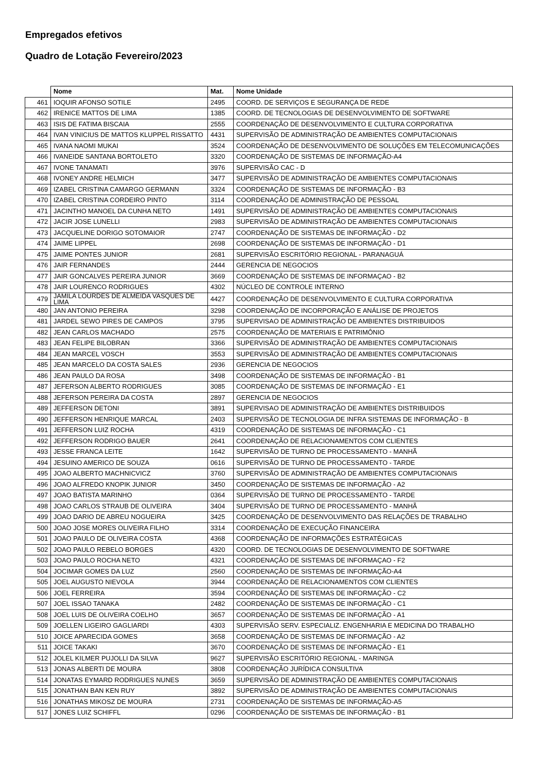Empregados efetivos
Quadro de Lotação Fevereiro/2023
| | Nome | Mat. | Nome Unidade |
| --- | --- | --- | --- |
| 461 | IOQUIR AFONSO SOTILE | 2495 | COORD. DE SERVIÇOS E SEGURANÇA DE REDE |
| 462 | IRENICE MATTOS DE LIMA | 1385 | COORD. DE TECNOLOGIAS DE DESENVOLVIMENTO DE SOFTWARE |
| 463 | ISIS DE FATIMA BISCAIA | 2555 | COORDENAÇÃO DE DESENVOLVIMENTO E CULTURA CORPORATIVA |
| 464 | IVAN VINICIUS DE MATTOS KLUPPEL RISSATTO | 4431 | SUPERVISÃO DE ADMINISTRAÇÃO DE AMBIENTES COMPUTACIONAIS |
| 465 | IVANA NAOMI MUKAI | 3524 | COORDENAÇÃO DE DESENVOLVIMENTO DE SOLUÇÕES EM TELECOMUNICAÇÕES |
| 466 | IVANEIDE SANTANA BORTOLETO | 3320 | COORDENAÇÃO DE SISTEMAS DE INFORMAÇÃO-A4 |
| 467 | IVONE TANAMATI | 3976 | SUPERVISÃO CAC - D |
| 468 | IVONEY ANDRE HELMICH | 3477 | SUPERVISÃO DE ADMINISTRAÇÃO DE AMBIENTES COMPUTACIONAIS |
| 469 | IZABEL CRISTINA CAMARGO GERMANN | 3324 | COORDENAÇÃO DE SISTEMAS DE INFORMAÇÃO - B3 |
| 470 | IZABEL CRISTINA CORDEIRO PINTO | 3114 | COORDENAÇÃO DE ADMINISTRAÇÃO DE PESSOAL |
| 471 | JACINTHO MANOEL DA CUNHA NETO | 1491 | SUPERVISÃO DE ADMINISTRAÇÃO DE AMBIENTES COMPUTACIONAIS |
| 472 | JACIR JOSE LUNELLI | 2983 | SUPERVISÃO DE ADMINISTRAÇÃO DE AMBIENTES COMPUTACIONAIS |
| 473 | JACQUELINE DORIGO SOTOMAIOR | 2747 | COORDENAÇÃO DE SISTEMAS DE INFORMAÇÃO - D2 |
| 474 | JAIME LIPPEL | 2698 | COORDENAÇÃO DE SISTEMAS DE INFORMAÇÃO - D1 |
| 475 | JAIME PONTES JUNIOR | 2681 | SUPERVISÃO ESCRITÓRIO REGIONAL - PARANAGUÁ |
| 476 | JAIR FERNANDES | 2444 | GERENCIA DE NEGOCIOS |
| 477 | JAIR GONCALVES PEREIRA JUNIOR | 3669 | COORDENAÇÃO DE SISTEMAS DE INFORMAÇAO - B2 |
| 478 | JAIR LOURENCO RODRIGUES | 4302 | NÚCLEO DE CONTROLE INTERNO |
| 479 | JAMILA LOURDES DE ALMEIDA VASQUES DE LIMA | 4427 | COORDENAÇÃO DE DESENVOLVIMENTO E CULTURA CORPORATIVA |
| 480 | JAN ANTONIO PEREIRA | 3298 | COORDENAÇÃO DE INCORPORAÇÃO E ANÁLISE DE PROJETOS |
| 481 | JARDEL SEWO PIRES DE CAMPOS | 3795 | SUPERVISAO DE ADMINISTRAÇÃO DE AMBIENTES DISTRIBUIDOS |
| 482 | JEAN CARLOS MACHADO | 2575 | COORDENAÇÃO DE MATERIAIS E PATRIMÔNIO |
| 483 | JEAN FELIPE BILOBRAN | 3366 | SUPERVISÃO DE ADMINISTRAÇÃO DE AMBIENTES COMPUTACIONAIS |
| 484 | JEAN MARCEL VOSCH | 3553 | SUPERVISÃO DE ADMINISTRAÇÃO DE AMBIENTES COMPUTACIONAIS |
| 485 | JEAN MARCELO DA COSTA SALES | 2936 | GERENCIA DE NEGOCIOS |
| 486 | JEAN PAULO DA ROSA | 3498 | COORDENAÇÃO DE SISTEMAS DE INFORMAÇÃO - B1 |
| 487 | JEFERSON ALBERTO RODRIGUES | 3085 | COORDENAÇÃO DE SISTEMAS DE INFORMAÇÃO - E1 |
| 488 | JEFERSON PEREIRA DA COSTA | 2897 | GERENCIA DE NEGOCIOS |
| 489 | JEFFERSON DETONI | 3891 | SUPERVISAO DE ADMINISTRAÇÃO DE AMBIENTES DISTRIBUIDOS |
| 490 | JEFFERSON HENRIQUE MARCAL | 2403 | SUPERVISÃO DE TECNOLOGIA DE INFRA SISTEMAS DE INFORMAÇÃO - B |
| 491 | JEFFERSON LUIZ ROCHA | 4319 | COORDENAÇÃO DE SISTEMAS DE INFORMAÇÃO - C1 |
| 492 | JEFFERSON RODRIGO BAUER | 2641 | COORDENAÇÃO DE RELACIONAMENTOS COM CLIENTES |
| 493 | JESSE FRANCA LEITE | 1642 | SUPERVISÃO DE TURNO DE PROCESSAMENTO - MANHÃ |
| 494 | JESUINO AMERICO DE SOUZA | 0616 | SUPERVISÃO DE TURNO DE PROCESSAMENTO - TARDE |
| 495 | JOAO ALBERTO MACHNICVICZ | 3760 | SUPERVISÃO DE ADMINISTRAÇÃO DE AMBIENTES COMPUTACIONAIS |
| 496 | JOAO ALFREDO KNOPIK JUNIOR | 3450 | COORDENAÇÃO DE SISTEMAS DE INFORMAÇÃO - A2 |
| 497 | JOAO BATISTA MARINHO | 0364 | SUPERVISÃO DE TURNO DE PROCESSAMENTO - TARDE |
| 498 | JOAO CARLOS STRAUB DE OLIVEIRA | 3404 | SUPERVISÃO DE TURNO DE PROCESSAMENTO - MANHÃ |
| 499 | JOAO DARIO DE ABREU NOGUEIRA | 3425 | COORDENAÇÃO DE DESENVOLVIMENTO DAS RELAÇÕES DE TRABALHO |
| 500 | JOAO JOSE MORES OLIVEIRA FILHO | 3314 | COORDENAÇÃO DE EXECUÇÃO FINANCEIRA |
| 501 | JOAO PAULO DE OLIVEIRA COSTA | 4368 | COORDENAÇÃO DE INFORMAÇÕES ESTRATÉGICAS |
| 502 | JOAO PAULO REBELO BORGES | 4320 | COORD. DE TECNOLOGIAS DE DESENVOLVIMENTO DE SOFTWARE |
| 503 | JOAO PAULO ROCHA NETO | 4321 | COORDENAÇÃO DE SISTEMAS DE INFORMAÇAO - F2 |
| 504 | JOCIMAR GOMES DA LUZ | 2560 | COORDENAÇÃO DE SISTEMAS DE INFORMAÇÃO-A4 |
| 505 | JOEL AUGUSTO NIEVOLA | 3944 | COORDENAÇÃO DE RELACIONAMENTOS COM CLIENTES |
| 506 | JOEL FERREIRA | 3594 | COORDENAÇÃO DE SISTEMAS DE INFORMAÇÃO - C2 |
| 507 | JOEL ISSAO TANAKA | 2482 | COORDENAÇÃO DE SISTEMAS DE INFORMAÇÃO - C1 |
| 508 | JOEL LUIS DE OLIVEIRA COELHO | 3657 | COORDENAÇÃO DE SISTEMAS DE INFORMAÇÃO - A1 |
| 509 | JOELLEN LIGEIRO GAGLIARDI | 4303 | SUPERVISÃO SERV. ESPECIALIZ. ENGENHARIA E MEDICINA DO TRABALHO |
| 510 | JOICE APARECIDA GOMES | 3658 | COORDENAÇÃO DE SISTEMAS DE INFORMAÇÃO - A2 |
| 511 | JOICE TAKAKI | 3670 | COORDENAÇÃO DE SISTEMAS DE INFORMAÇÃO - E1 |
| 512 | JOLEL KILMER PUJOLLI DA SILVA | 9627 | SUPERVISÃO ESCRITÓRIO REGIONAL - MARINGA |
| 513 | JONAS ALBERTI DE MOURA | 3808 | COORDENAÇÃO JURÍDICA CONSULTIVA |
| 514 | JONATAS EYMARD RODRIGUES NUNES | 3659 | SUPERVISÃO DE ADMINISTRAÇÃO DE AMBIENTES COMPUTACIONAIS |
| 515 | JONATHAN BAN KEN RUY | 3892 | SUPERVISÃO DE ADMINISTRAÇÃO DE AMBIENTES COMPUTACIONAIS |
| 516 | JONATHAS MIKOSZ DE MOURA | 2731 | COORDENAÇÃO DE SISTEMAS DE INFORMAÇÃO-A5 |
| 517 | JONES LUIZ SCHIFFL | 0296 | COORDENAÇÃO DE SISTEMAS DE INFORMAÇÃO - B1 |